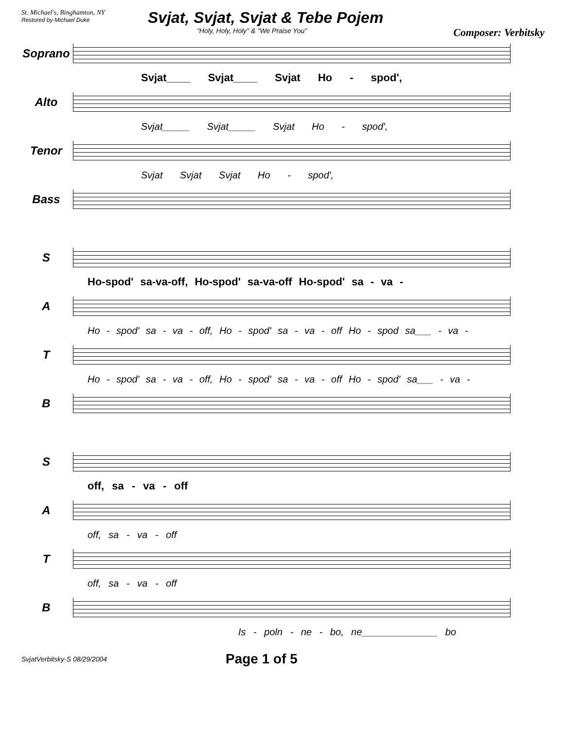St. Michael's, Binghamton, NY
Restored by Michael Duke
Svjat, Svjat, Svjat & Tebe Pojem
"Holy, Holy, Holy" & "We Praise You"
Composer: Verbitsky
Soprano
Svjat____ Svjat____ Svjat Ho - spod',
Alto
Svjat_____ Svjat_____ Svjat Ho - spod',
Tenor
Svjat Svjat Svjat Ho - spod',
Bass
S
Ho-spod' sa-va-off, Ho-spod' sa-va-off Ho-spod' sa - va -
A
Ho - spod' sa - va - off, Ho - spod' sa - va - off Ho - spod sa___ - va -
T
Ho - spod' sa - va - off, Ho - spod' sa - va - off Ho - spod' sa___ - va -
B
S
off, sa - va - off
A
off, sa - va - off
T
off, sa - va - off
B
Is - poln - ne - bo, ne______________ bo
SvjatVerbitsky-S 08/29/2004 Page 1 of 5